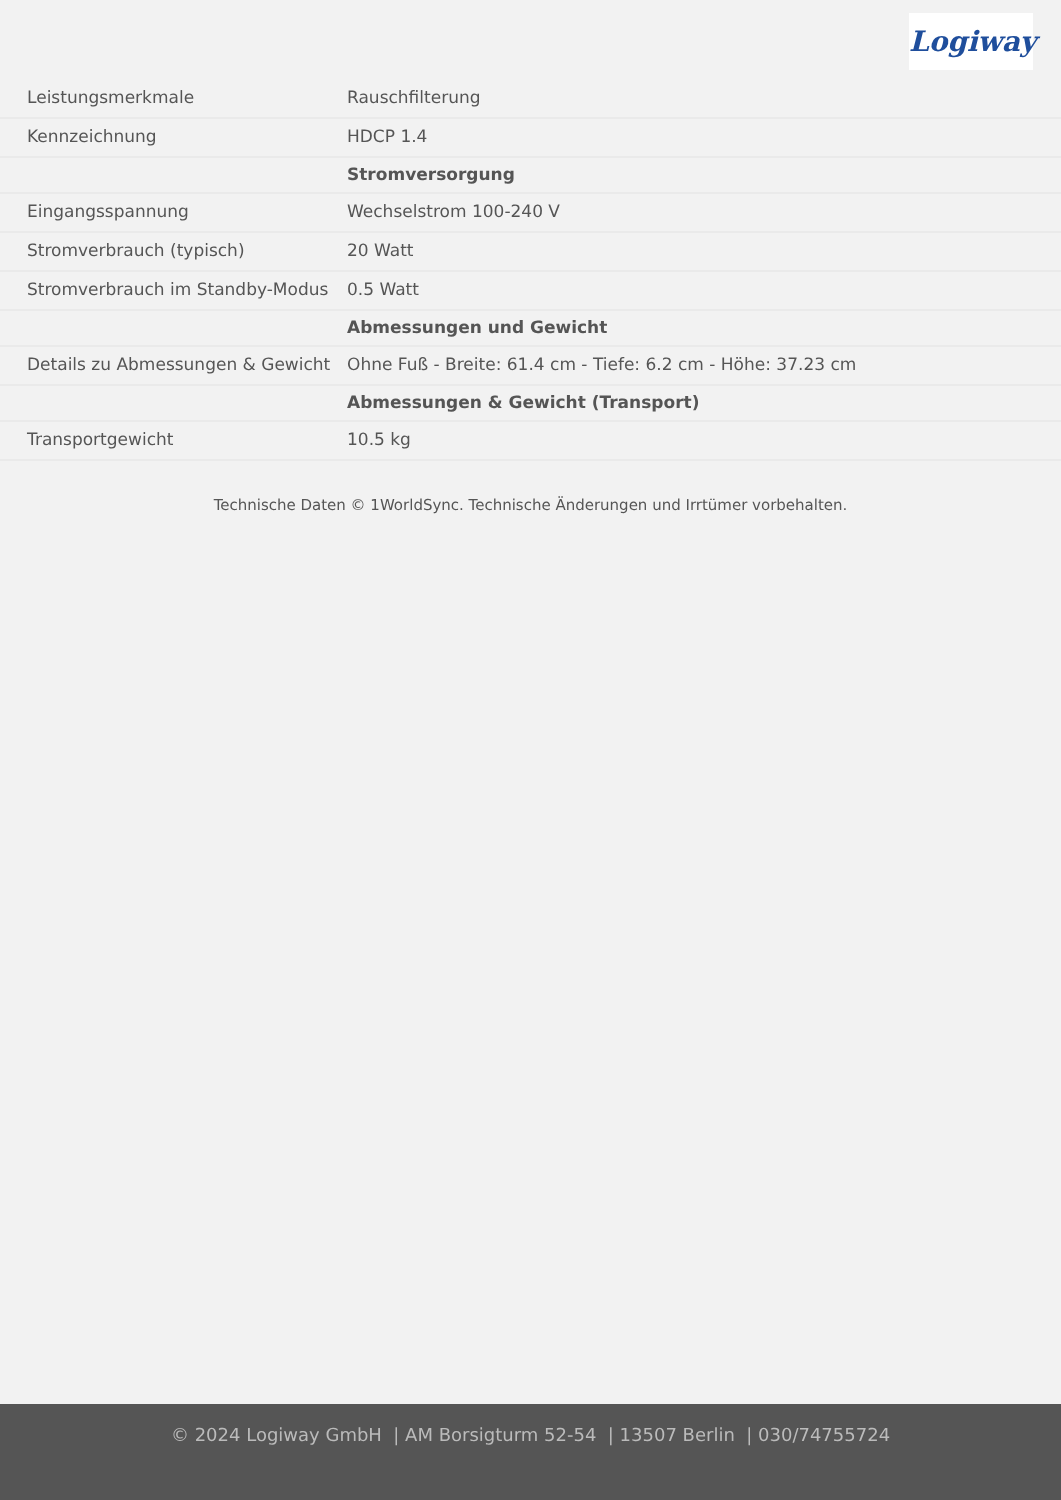Logiway
| Leistungsmerkmale | Rauschfilterung |
| Kennzeichnung | HDCP 1.4 |
| | Stromversorgung |
| Eingangsspannung | Wechselstrom 100-240 V |
| Stromverbrauch (typisch) | 20 Watt |
| Stromverbrauch im Standby-Modus | 0.5 Watt |
| | Abmessungen und Gewicht |
| Details zu Abmessungen & Gewicht | Ohne Fuß - Breite: 61.4 cm - Tiefe: 6.2 cm - Höhe: 37.23 cm |
| | Abmessungen & Gewicht (Transport) |
| Transportgewicht | 10.5 kg |
Technische Daten © 1WorldSync. Technische Änderungen und Irrtümer vorbehalten.
© 2024 Logiway GmbH | AM Borsigturm 52-54 | 13507 Berlin | 030/74755724